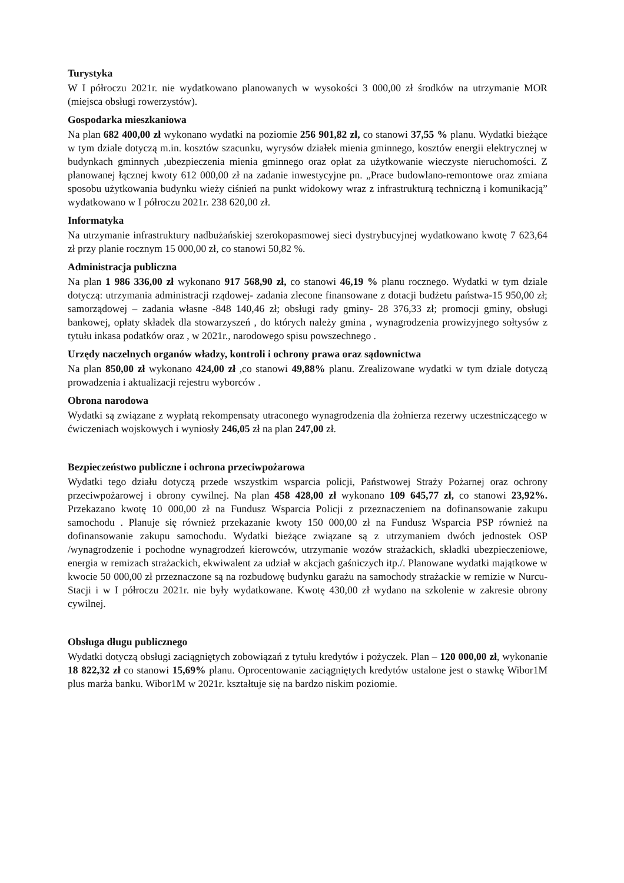Turystyka
W I półroczu 2021r. nie wydatkowano planowanych w wysokości 3 000,00 zł środków na utrzymanie MOR (miejsca obsługi rowerzystów).
Gospodarka mieszkaniowa
Na plan 682 400,00 zł wykonano wydatki na poziomie 256 901,82 zł, co stanowi 37,55 % planu. Wydatki bieżące w tym dziale dotyczą m.in. kosztów szacunku, wyrysów działek mienia gminnego, kosztów energii elektrycznej w budynkach gminnych ,ubezpieczenia mienia gminnego oraz opłat za użytkowanie wieczyste nieruchomości. Z planowanej łącznej kwoty 612 000,00 zł na zadanie inwestycyjne pn. „Prace budowlano-remontowe oraz zmiana sposobu użytkowania budynku wieży ciśnień na punkt widokowy wraz z infrastrukturą techniczną i komunikacją” wydatkowano w I półroczu 2021r. 238 620,00 zł.
Informatyka
Na utrzymanie infrastruktury nadbużańskiej szerokopasmowej sieci dystrybucyjnej wydatkowano kwotę 7 623,64 zł przy planie rocznym 15 000,00 zł, co stanowi 50,82 %.
Administracja publiczna
Na plan 1 986 336,00 zł wykonano 917 568,90 zł, co stanowi 46,19 % planu rocznego. Wydatki w tym dziale dotyczą: utrzymania administracji rządowej- zadania zlecone finansowane z dotacji budżetu państwa-15 950,00 zł; samorządowej – zadania własne -848 140,46 zł; obsługi rady gminy- 28 376,33 zł; promocji gminy, obsługi bankowej, opłaty składek dla stowarzyszeń , do których należy gmina , wynagrodzenia prowizyjnego sołtysów z tytułu inkasa podatków oraz , w 2021r., narodowego spisu powszechnego .
Urzędy naczelnych organów władzy, kontroli i ochrony prawa oraz sądownictwa
Na plan 850,00 zł wykonano 424,00 zł ,co stanowi 49,88% planu. Zrealizowane wydatki w tym dziale dotyczą prowadzenia i aktualizacji rejestru wyborców .
Obrona narodowa
Wydatki są związane z wypłatą rekompensaty utraconego wynagrodzenia dla żołnierza rezerwy uczestniczącego w ćwiczeniach wojskowych i wyniosły 246,05 zł na plan 247,00 zł.
Bezpieczeństwo publiczne i ochrona przeciwpożarowa
Wydatki tego działu dotyczą przede wszystkim wsparcia policji, Państwowej Straży Pożarnej oraz ochrony przeciwpożarowej i obrony cywilnej. Na plan 458 428,00 zł wykonano 109 645,77 zł, co stanowi 23,92%. Przekazano kwotę 10 000,00 zł na Fundusz Wsparcia Policji z przeznaczeniem na dofinansowanie zakupu samochodu . Planuje się również przekazanie kwoty 150 000,00 zł na Fundusz Wsparcia PSP również na dofinansowanie zakupu samochodu. Wydatki bieżące związane są z utrzymaniem dwóch jednostek OSP /wynagrodzenie i pochodne wynagrodzeń kierowców, utrzymanie wozów strażackich, składki ubezpieczeniowe, energia w remizach strażackich, ekwiwalent za udział w akcjach gaśniczych itp./. Planowane wydatki majątkowe w kwocie 50 000,00 zł przeznaczone są na rozbudowę budynku garażu na samochody strażackie w remizie w Nurcu-Stacji i w I półroczu 2021r. nie były wydatkowane. Kwotę 430,00 zł wydano na szkolenie w zakresie obrony cywilnej.
Obsługa długu publicznego
Wydatki dotyczą obsługi zaciągniętych zobowiązań z tytułu kredytów i pożyczek. Plan – 120 000,00 zł, wykonanie 18 822,32 zł co stanowi 15,69% planu. Oprocentowanie zaciągniętych kredytów ustalone jest o stawkę Wibor1M plus marża banku. Wibor1M w 2021r. kształtuje się na bardzo niskim poziomie.